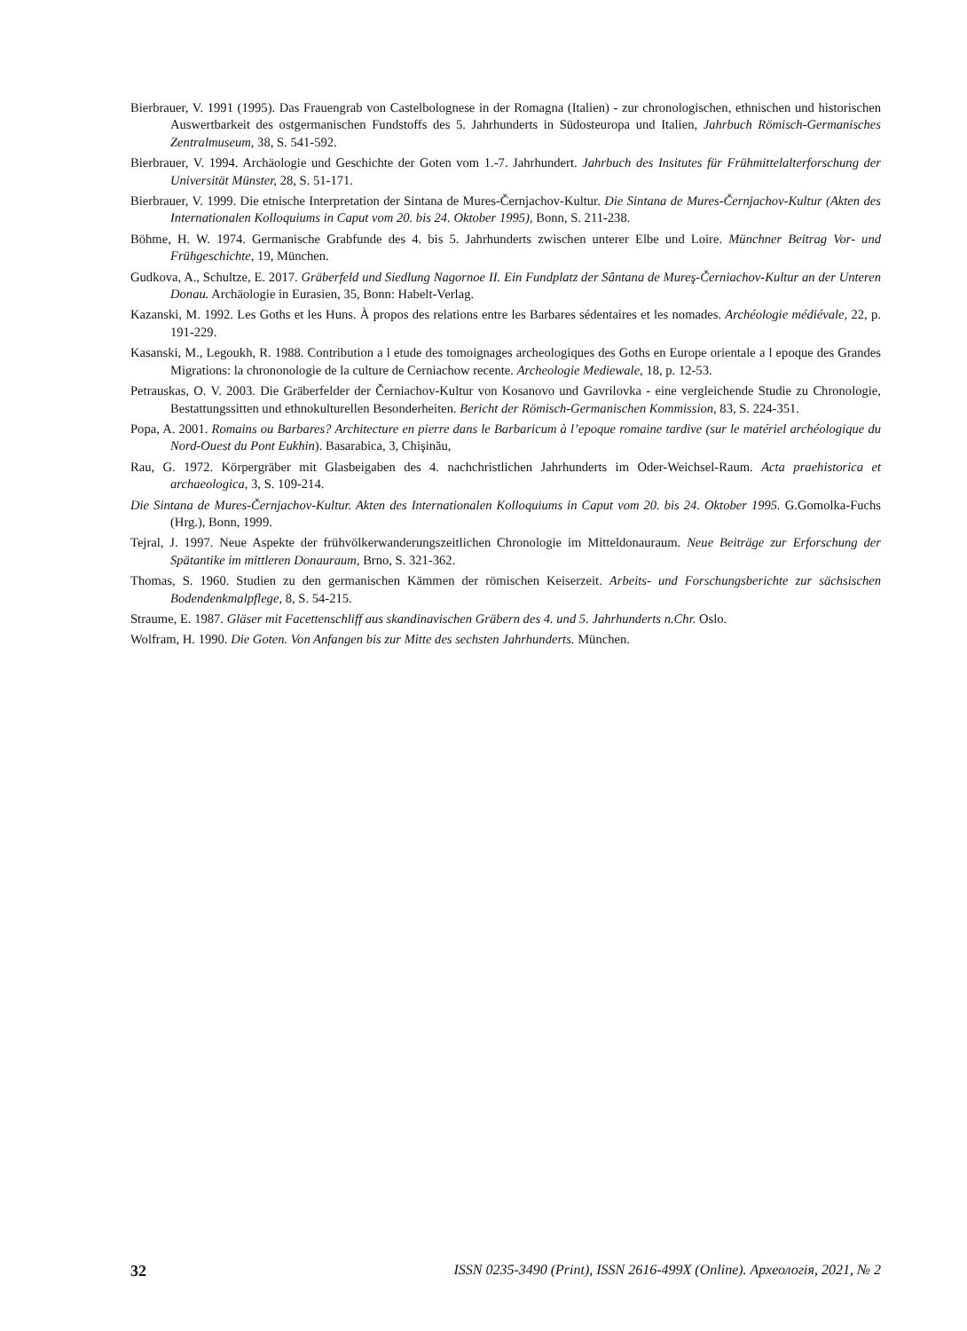Bierbrauer, V. 1991 (1995). Das Frauengrab von Castelbolognese in der Romagna (Italien) - zur chronologischen, ethnischen und historischen Auswertbarkeit des ostgermanischen Fundstoffs des 5. Jahrhunderts in Südosteuropa und Italien, Jahrbuch Römisch-Germanisches Zentralmuseum, 38, S. 541-592.
Bierbrauer, V. 1994. Archäologie und Geschichte der Goten vom 1.-7. Jahrhundert. Jahrbuch des Insitutes für Frühmittelalterforschung der Universität Münster, 28, S. 51-171.
Bierbrauer, V. 1999. Die etnische Interpretation der Sintana de Mures-Černjachov-Kultur. Die Sintana de Mures-Černjachov-Kultur (Akten des Internationalen Kolloquiums in Caput vom 20. bis 24. Oktober 1995), Bonn, S. 211-238.
Böhme, H. W. 1974. Germanische Grabfunde des 4. bis 5. Jahrhunderts zwischen unterer Elbe und Loire. Münchner Beitrag Vor- und Frühgeschichte, 19, München.
Gudkova, A., Schultze, E. 2017. Gräberfeld und Siedlung Nagornoe II. Ein Fundplatz der Sântana de Mureş-Černiachov-Kultur an der Unteren Donau. Archäologie in Eurasien, 35, Bonn: Habelt-Verlag.
Kazanski, M. 1992. Les Goths et les Huns. À propos des relations entre les Barbares sédentaires et les nomades. Archéologie médiévale, 22, p. 191-229.
Kasanski, M., Legoukh, R. 1988. Contribution a l etude des tomoignages archeologiques des Goths en Europe orientale a l epoque des Grandes Migrations: la chrononologie de la culture de Cerniachow recente. Archeologie Mediewale, 18, p. 12-53.
Petrauskas, O. V. 2003. Die Gräberfelder der Černiachov-Kultur von Kosanovo und Gavrilovka - eine vergleichende Studie zu Chronologie, Bestattungssitten und ethnokulturellen Besonderheiten. Bericht der Römisch-Germanischen Kommission, 83, S. 224-351.
Popa, A. 2001. Romains ou Barbares? Architecture en pierre dans le Barbaricum à l’epoque romaine tardive (sur le matériel archéologique du Nord-Ouest du Pont Eukhin). Basarabica, 3, Chişinău,
Rau, G. 1972. Körpergräber mit Glasbeigaben des 4. nachchristlichen Jahrhunderts im Oder-Weichsel-Raum. Acta praehistorica et archaeologica, 3, S. 109-214.
Die Sintana de Mures-Černjachov-Kultur. Akten des Internationalen Kolloquiums in Caput vom 20. bis 24. Oktober 1995. G.Gomolka-Fuchs (Hrg.), Bonn, 1999.
Tejral, J. 1997. Neue Aspekte der frühvölkerwanderungszeitlichen Chronologie im Mitteldonauraum. Neue Beiträge zur Erforschung der Spätantike im mittleren Donauraum, Brno, S. 321-362.
Thomas, S. 1960. Studien zu den germanischen Kämmen der römischen Keiserzeit. Arbeits- und Forschungsberichte zur sächsischen Bodendenkmalpflege, 8, S. 54-215.
Straume, E. 1987. Gläser mit Facettenschliff aus skandinavischen Gräbern des 4. und 5. Jahrhunderts n.Chr. Oslo.
Wolfram, H. 1990. Die Goten. Von Anfangen bis zur Mitte des sechsten Jahrhunderts. München.
32 ISSN 0235-3490 (Print), ISSN 2616-499X (Online). Археологія, 2021, № 2